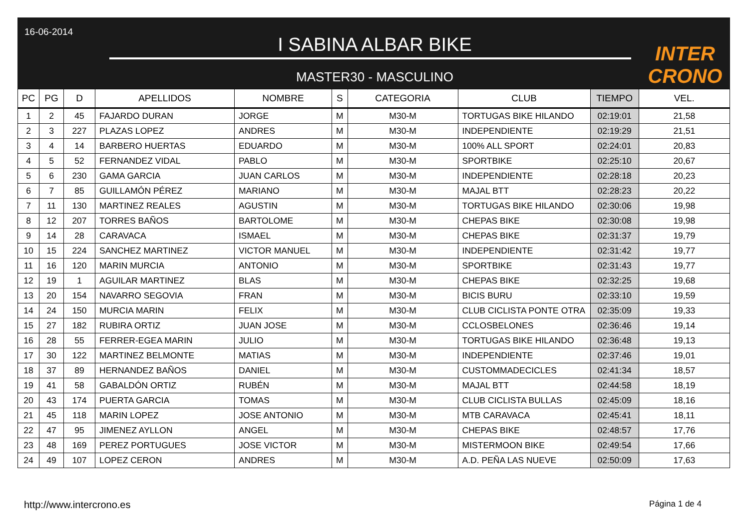16-06-2014
I SABINA ALBAR BIKE
MASTER30 - MASCULINO
INTER CRONO
| PC | PG | D | APELLIDOS | NOMBRE | S | CATEGORIA | CLUB | TIEMPO | VEL. |
| --- | --- | --- | --- | --- | --- | --- | --- | --- | --- |
| 1 | 2 | 45 | FAJARDO DURAN | JORGE | M | M30-M | TORTUGAS BIKE HILANDO | 02:19:01 | 21,58 |
| 2 | 3 | 227 | PLAZAS LOPEZ | ANDRES | M | M30-M | INDEPENDIENTE | 02:19:29 | 21,51 |
| 3 | 4 | 14 | BARBERO HUERTAS | EDUARDO | M | M30-M | 100% ALL SPORT | 02:24:01 | 20,83 |
| 4 | 5 | 52 | FERNANDEZ VIDAL | PABLO | M | M30-M | SPORTBIKE | 02:25:10 | 20,67 |
| 5 | 6 | 230 | GAMA GARCIA | JUAN CARLOS | M | M30-M | INDEPENDIENTE | 02:28:18 | 20,23 |
| 6 | 7 | 85 | GUILLAMÓN PÉREZ | MARIANO | M | M30-M | MAJAL BTT | 02:28:23 | 20,22 |
| 7 | 11 | 130 | MARTINEZ REALES | AGUSTIN | M | M30-M | TORTUGAS BIKE HILANDO | 02:30:06 | 19,98 |
| 8 | 12 | 207 | TORRES BAÑOS | BARTOLOME | M | M30-M | CHEPAS BIKE | 02:30:08 | 19,98 |
| 9 | 14 | 28 | CARAVACA | ISMAEL | M | M30-M | CHEPAS BIKE | 02:31:37 | 19,79 |
| 10 | 15 | 224 | SANCHEZ MARTINEZ | VICTOR MANUEL | M | M30-M | INDEPENDIENTE | 02:31:42 | 19,77 |
| 11 | 16 | 120 | MARIN MURCIA | ANTONIO | M | M30-M | SPORTBIKE | 02:31:43 | 19,77 |
| 12 | 19 | 1 | AGUILAR MARTINEZ | BLAS | M | M30-M | CHEPAS BIKE | 02:32:25 | 19,68 |
| 13 | 20 | 154 | NAVARRO SEGOVIA | FRAN | M | M30-M | BICIS BURU | 02:33:10 | 19,59 |
| 14 | 24 | 150 | MURCIA MARIN | FELIX | M | M30-M | CLUB CICLISTA PONTE OTRA | 02:35:09 | 19,33 |
| 15 | 27 | 182 | RUBIRA ORTIZ | JUAN JOSE | M | M30-M | CCLOSBELONES | 02:36:46 | 19,14 |
| 16 | 28 | 55 | FERRER-EGEA MARIN | JULIO | M | M30-M | TORTUGAS BIKE HILANDO | 02:36:48 | 19,13 |
| 17 | 30 | 122 | MARTINEZ BELMONTE | MATIAS | M | M30-M | INDEPENDIENTE | 02:37:46 | 19,01 |
| 18 | 37 | 89 | HERNANDEZ BAÑOS | DANIEL | M | M30-M | CUSTOMMADECICLES | 02:41:34 | 18,57 |
| 19 | 41 | 58 | GABALDÓN ORTIZ | RUBÉN | M | M30-M | MAJAL BTT | 02:44:58 | 18,19 |
| 20 | 43 | 174 | PUERTA GARCIA | TOMAS | M | M30-M | CLUB CICLISTA BULLAS | 02:45:09 | 18,16 |
| 21 | 45 | 118 | MARIN LOPEZ | JOSE ANTONIO | M | M30-M | MTB CARAVACA | 02:45:41 | 18,11 |
| 22 | 47 | 95 | JIMENEZ AYLLON | ANGEL | M | M30-M | CHEPAS BIKE | 02:48:57 | 17,76 |
| 23 | 48 | 169 | PEREZ PORTUGUES | JOSE VICTOR | M | M30-M | MISTERMOON BIKE | 02:49:54 | 17,66 |
| 24 | 49 | 107 | LOPEZ CERON | ANDRES | M | M30-M | A.D. PEÑA LAS NUEVE | 02:50:09 | 17,63 |
http://www.intercrono.es Página 1 de 4